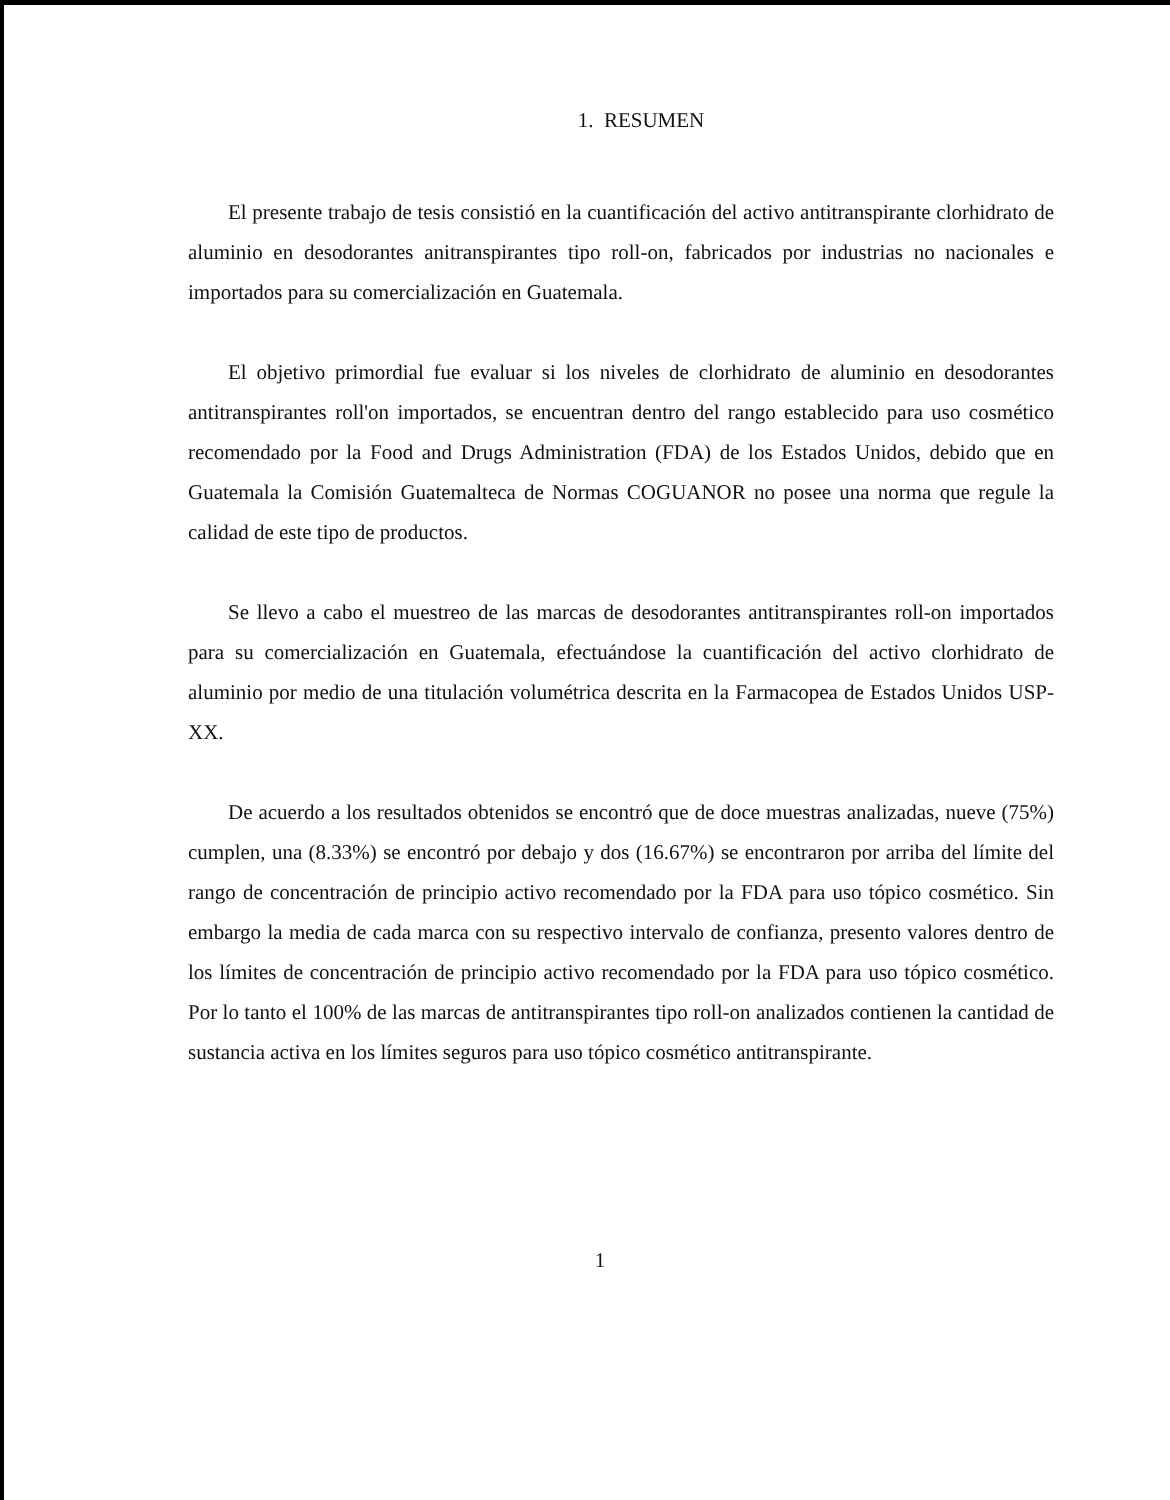1. RESUMEN
El presente trabajo de tesis consistió en la cuantificación del activo antitranspirante clorhidrato de aluminio en desodorantes anitranspirantes tipo roll-on, fabricados por industrias no nacionales e importados para su comercialización en Guatemala.
El objetivo primordial fue evaluar si los niveles de clorhidrato de aluminio en desodorantes antitranspirantes roll'on importados, se encuentran dentro del rango establecido para uso cosmético recomendado por la Food and Drugs Administration (FDA) de los Estados Unidos, debido que en Guatemala la Comisión Guatemalteca de Normas COGUANOR no posee una norma que regule la calidad de este tipo de productos.
Se llevo a cabo el muestreo de las marcas de desodorantes antitranspirantes roll-on importados para su comercialización en Guatemala, efectuándose la cuantificación del activo clorhidrato de aluminio por medio de una titulación volumétrica descrita en la Farmacopea de Estados Unidos USP-XX.
De acuerdo a los resultados obtenidos se encontró que de doce muestras analizadas, nueve (75%) cumplen, una (8.33%) se encontró por debajo y dos (16.67%) se encontraron por arriba del límite del rango de concentración de principio activo recomendado por la FDA para uso tópico cosmético. Sin embargo la media de cada marca con su respectivo intervalo de confianza, presento valores dentro de los límites de concentración de principio activo recomendado por la FDA para uso tópico cosmético. Por lo tanto el 100% de las marcas de antitranspirantes tipo roll-on analizados contienen la cantidad de sustancia activa en los límites seguros para uso tópico cosmético antitranspirante.
1